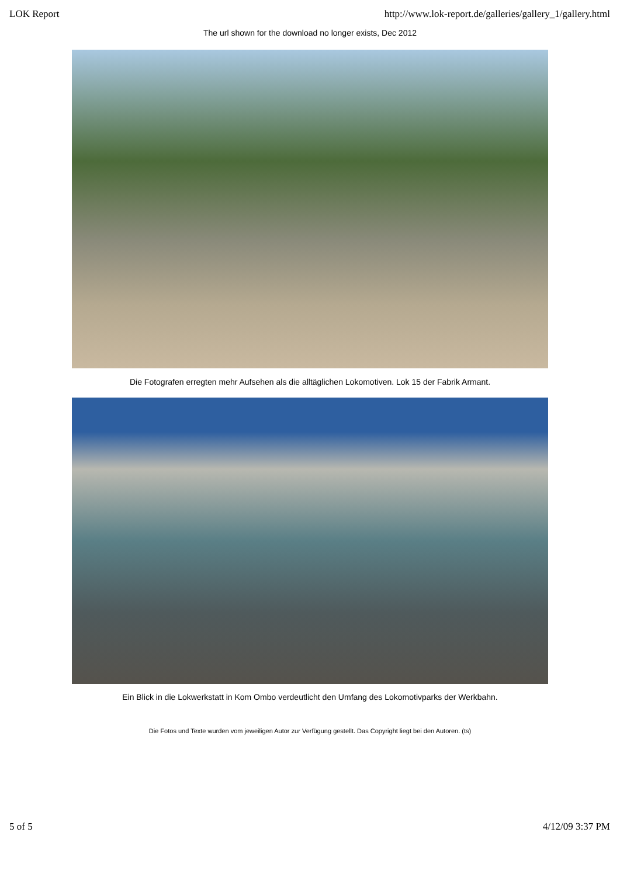LOK Report http://www.lok-report.de/galleries/gallery_1/gallery.html
The url shown for the download no longer exists, Dec 2012
Die Fotografen erregten mehr Aufsehen als die alltäglichen Lokomotiven. Lok 15 der Fabrik Armant.
Ein Blick in die Lokwerkstatt in Kom Ombo verdeutlicht den Umfang des Lokomotivparks der Werkbahn.
Die Fotos und Texte wurden vom jeweiligen Autor zur Verfügung gestellt. Das Copyright liegt bei den Autoren. (ts)
5 of 5 4/12/09 3:37 PM